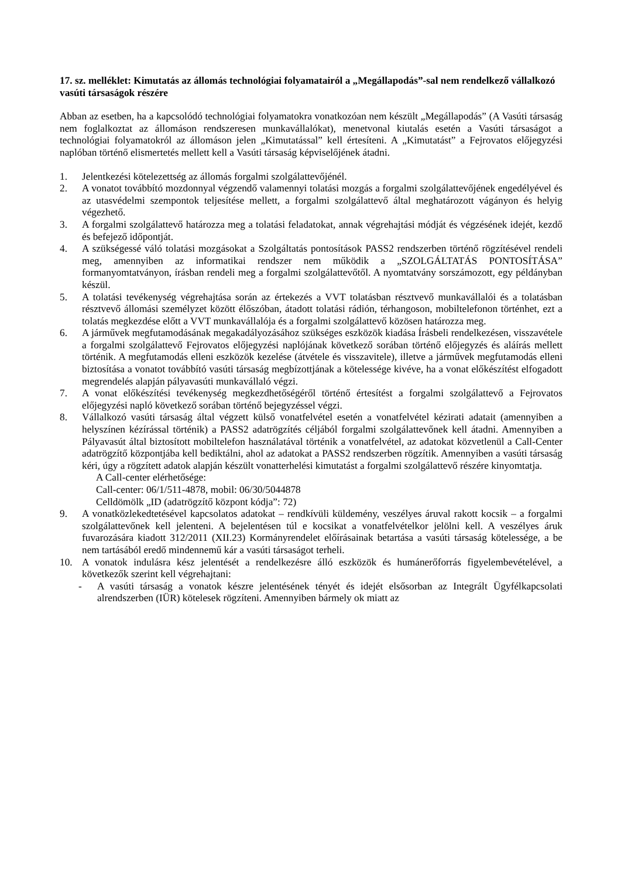17. sz. melléklet: Kimutatás az állomás technológiai folyamatairól a „Megállapodás”-sal nem rendelkező vállalkozó vasúti társaságok részére
Abban az esetben, ha a kapcsolódó technológiai folyamatokra vonatkozóan nem készült „Megállapodás” (A Vasúti társaság nem foglalkoztat az állomáson rendszeresen munkavállalókat), menetvonal kiutalás esetén a Vasúti társaságot a technológiai folyamatokról az állomáson jelen „Kimutatással” kell értesíteni. A „Kimutatást” a Fejrovatos előjegyzési naplóban történő elismertetés mellett kell a Vasúti társaság képviselőjének átadni.
1. Jelentkezési kötelezettség az állomás forgalmi szolgálattevőjénél.
2. A vonatot továbbító mozdonnyal végzendő valamennyi tolatási mozgás a forgalmi szolgálattevőjének engedélyével és az utasvédelmi szempontok teljesítése mellett, a forgalmi szolgálattevő által meghatározott vágányon és helyig végezhető.
3. A forgalmi szolgálattevő határozza meg a tolatási feladatokat, annak végrehajtási módját és végzésének idejét, kezdő és befejező időpontját.
4. A szükségessé váló tolatási mozgásokat a Szolgáltatás pontosítások PASS2 rendszerben történő rögzítésével rendeli meg, amennyiben az informatikai rendszer nem működik a „SZOLGÁLTATÁS PONTOSÍTÁSA” formanyomtatványon, írásban rendeli meg a forgalmi szolgálattevőtől. A nyomtatvány sorszámozott, egy példányban készül.
5. A tolatási tevékenység végrehajtása során az értekezés a VVT tolatásban résztvevő munkavállalói és a tolatásban résztvevő állomási személyzet között élőszóban, átadott tolatási rádión, térhangoson, mobiltelefonon történhet, ezt a tolatás megkezdése előtt a VVT munkavállalója és a forgalmi szolgálattevő közösen határozza meg.
6. A járművek megfutamodásának megakadályozásához szükséges eszközök kiadása Írásbeli rendelkezésen, visszavétele a forgalmi szolgálattevő Fejrovatos előjegyzési naplójának következő sorában történő előjegyzés és aláírás mellett történik. A megfutamodás elleni eszközök kezelése (átvétele és visszavitele), illetve a járművek megfutamodás elleni biztosítása a vonatot továbbító vasúti társaság megbízottjának a kötelessége kivéve, ha a vonat előkészítést elfogadott megrendelés alapján pályavasúti munkavállaló végzi.
7. A vonat előkészítési tevékenység megkezdhetőségéről történő értesítést a forgalmi szolgálattevő a Fejrovatos előjegyzési napló következő sorában történő bejegyzéssel végzi.
8. Vállalkozó vasúti társaság által végzett külső vonatfelvétel esetén a vonatfelvétel kézirati adatait (amennyiben a helyszínen kézírással történik) a PASS2 adatrögzítés céljából forgalmi szolgálattevőnek kell átadni. Amennyiben a Pályavasút által biztosított mobiltelefon használatával történik a vonatfelvétel, az adatokat közvetlenül a Call-Center adatrögzítő központjába kell bediktálni, ahol az adatokat a PASS2 rendszerben rögzítik. Amennyiben a vasúti társaság kéri, úgy a rögzített adatok alapján készült vonatterhelési kimutatást a forgalmi szolgálattevő részére kinyomtatja.
A Call-center elérhetősége:
Call-center: 06/1/511-4878, mobil: 06/30/5044878
Celldömölk „ID (adatrögzítő központ kódja”: 72)
9. A vonatközlekedtetésével kapcsolatos adatokat – rendkívüli küldemény, veszélyes áruval rakott kocsik – a forgalmi szolgálattevőnek kell jelenteni. A bejelentésen túl e kocsikat a vonatfelvételkor jelölni kell. A veszélyes áruk fuvarozására kiadott 312/2011 (XII.23) Kormányrendelet előírásainak betartása a vasúti társaság kötelessége, a be nem tartásából eredő mindennemű kár a vasúti társaságot terheli.
10. A vonatok indulásra kész jelentését a rendelkezésre álló eszközök és humánerőforrás figyelembevételével, a következők szerint kell végrehajtani:
- A vasúti társaság a vonatok készre jelentésének tényét és idejét elsősorban az Integrált Ügyfélkapcsolati alrendszerben (IÜR) kötelesek rögzíteni. Amennyiben bármely ok miatt az